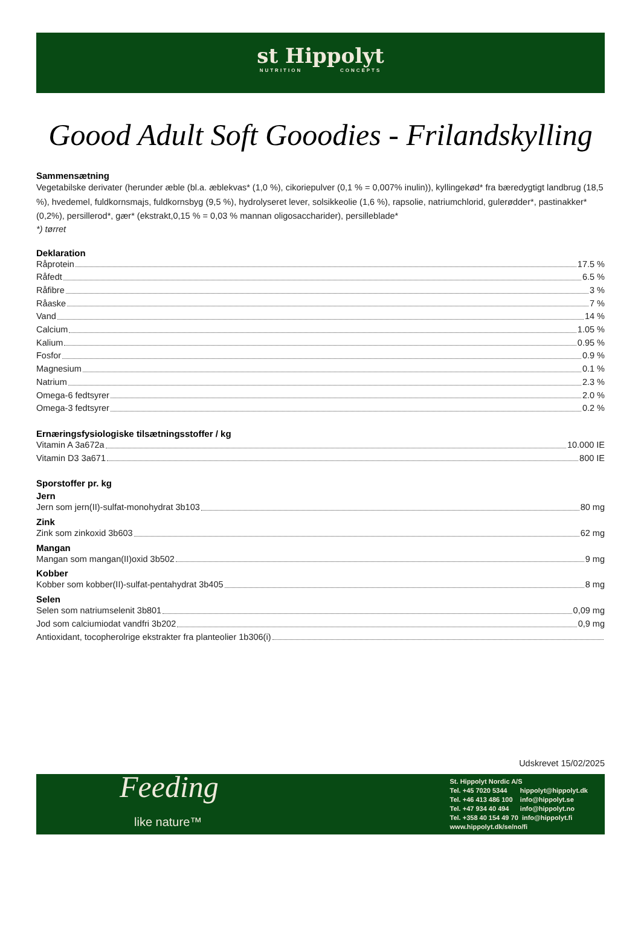st Hippolyt
NUTRITION CONCEPTS
Goood Adult Soft Gooodies - Frilandskylling
Sammensætning
Vegetabilske derivater (herunder æble (bl.a. æblekvas* (1,0 %), cikoriepulver (0,1 % = 0,007% inulin)), kyllingekød* fra bæredygtigt landbrug (18,5 %), hvedemel, fuldkornsmajs, fuldkornsbyg (9,5 %), hydrolyseret lever, solsikkeolie (1,6 %), rapsolie, natriumchlorid, gulerødder*, pastinakker* (0,2%), persillerod*, gær* (ekstrakt,0,15 % = 0,03 % mannan oligosaccharider), persilleblade*
*) tørret
Deklaration
Råprotein 17.5 %
Råfedt 6.5 %
Råfibre 3 %
Råaske 7 %
Vand 14 %
Calcium 1.05 %
Kalium 0.95 %
Fosfor 0.9 %
Magnesium 0.1 %
Natrium 2.3 %
Omega-6 fedtsyrer 2.0 %
Omega-3 fedtsyrer 0.2 %
Ernæringsfysiologiske tilsætningsstoffer / kg
Vitamin A 3a672a 10.000 IE
Vitamin D3 3a671 800 IE
Sporstoffer pr. kg
Jern
Jern som jern(II)-sulfat-monohydrat 3b103 80 mg
Zink
Zink som zinkoxid 3b603 62 mg
Mangan
Mangan som mangan(II)oxid 3b502 9 mg
Kobber
Kobber som kobber(II)-sulfat-pentahydrat 3b405 8 mg
Selen
Selen som natriumselenit 3b801 0,09 mg
Jod som calciumiodat vandfri 3b202 0,9 mg
Antioxidant, tocopherolrige ekstrakter fra planteolier 1b306(i)
Udskrevet 15/02/2025
Feeding
like nature™
St. Hippolyt Nordic A/S
Tel. +45 7020 5344 hippolyt@hippolyt.dk
Tel. +46 413 486 100 info@hippolyt.se
Tel. +47 934 40 494 info@hippolyt.no
Tel. +358 40 154 49 70 info@hippolyt.fi
www.hippolyt.dk/se/no/fi